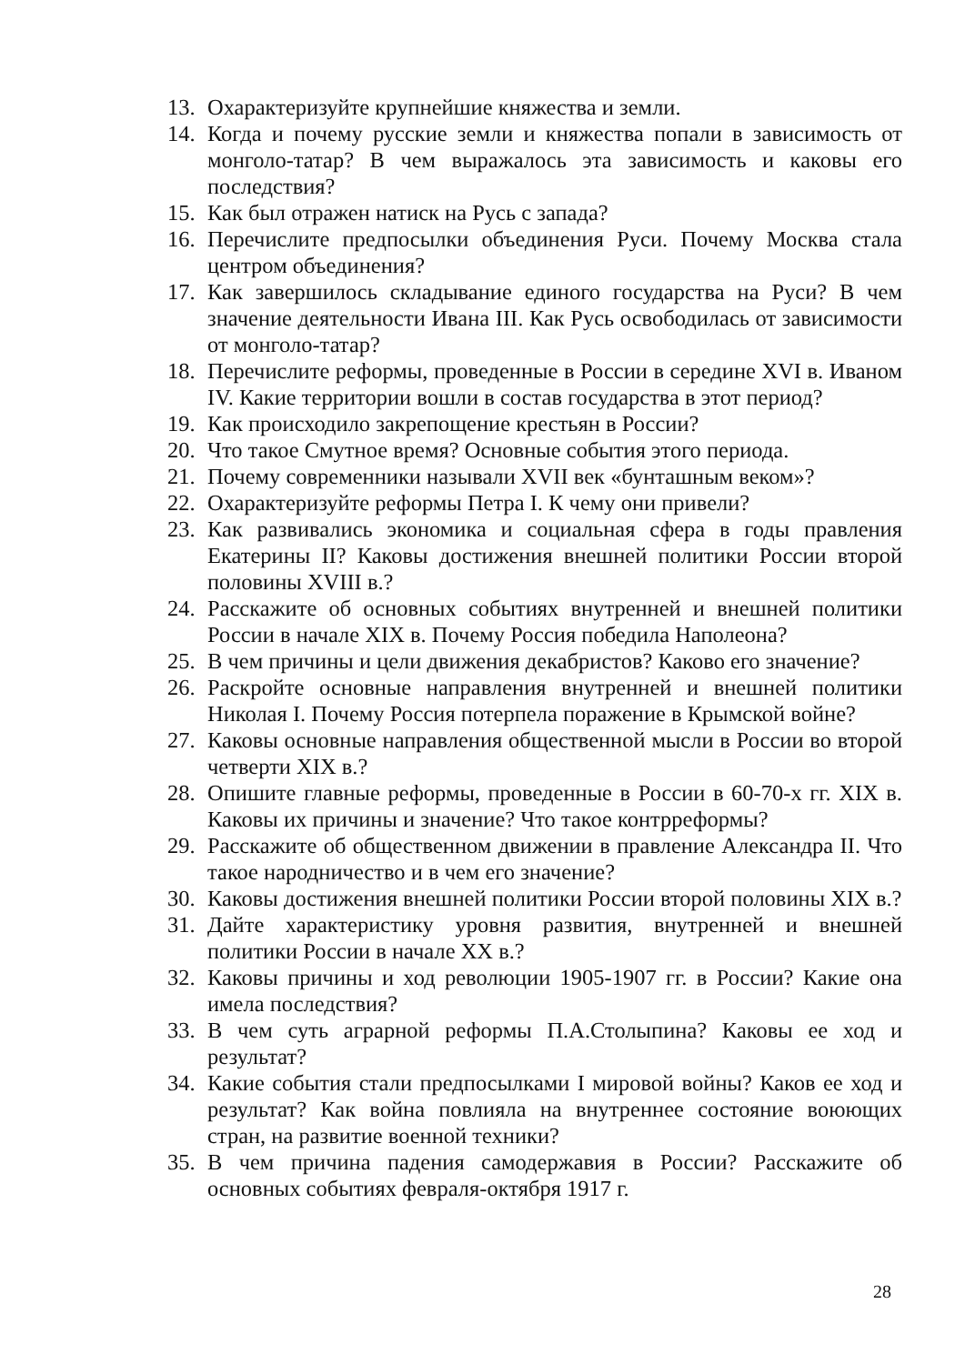13. Охарактеризуйте крупнейшие княжества и земли.
14. Когда и почему русские земли и княжества попали в зависимость от монголо-татар? В чем выражалось эта зависимость и каковы его последствия?
15. Как был отражен натиск на Русь с запада?
16. Перечислите предпосылки объединения Руси. Почему Москва стала центром объединения?
17. Как завершилось складывание единого государства на Руси? В чем значение деятельности Ивана III. Как Русь освободилась от зависимости от монголо-татар?
18. Перечислите реформы, проведенные в России в середине XVI в. Иваном IV. Какие территории вошли в состав государства в этот период?
19. Как происходило закрепощение крестьян в России?
20. Что такое Смутное время? Основные события этого периода.
21. Почему современники называли XVII век «бунташным веком»?
22. Охарактеризуйте реформы Петра I. К чему они привели?
23. Как развивались экономика и социальная сфера в годы правления Екатерины II? Каковы достижения внешней политики России второй половины XVIII в.?
24. Расскажите об основных событиях внутренней и внешней политики России в начале XIX в. Почему Россия победила Наполеона?
25. В чем причины и цели движения декабристов? Каково его значение?
26. Раскройте основные направления внутренней и внешней политики Николая I. Почему Россия потерпела поражение в Крымской войне?
27. Каковы основные направления общественной мысли в России во второй четверти XIX в.?
28. Опишите главные реформы, проведенные в России в 60-70-х гг. XIX в. Каковы их причины и значение? Что такое контрреформы?
29. Расскажите об общественном движении в правление Александра II. Что такое народничество и в чем его значение?
30. Каковы достижения внешней политики России второй половины XIX в.?
31. Дайте характеристику уровня развития, внутренней и внешней политики России в начале XX в.?
32. Каковы причины и ход революции 1905-1907 гг. в России? Какие она имела последствия?
33. В чем суть аграрной реформы П.А.Столыпина? Каковы ее ход и результат?
34. Какие события стали предпосылками I мировой войны? Каков ее ход и результат? Как война повлияла на внутреннее состояние воюющих стран, на развитие военной техники?
35. В чем причина падения самодержавия в России? Расскажите об основных событиях февраля-октября 1917 г.
28